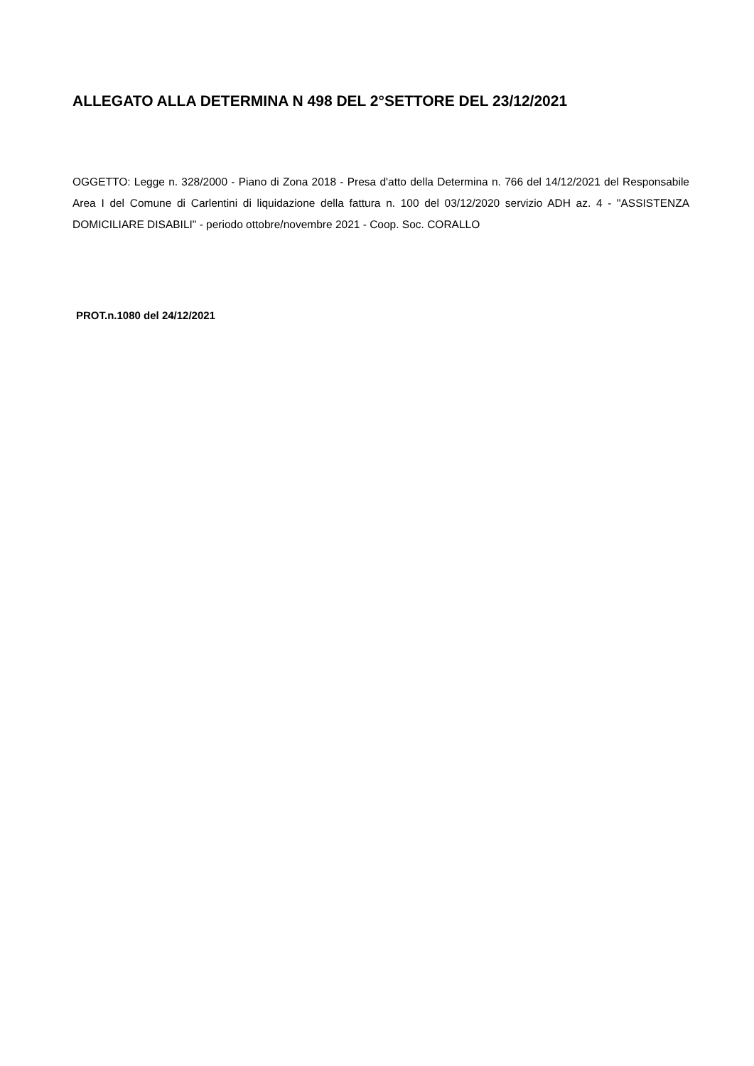ALLEGATO ALLA DETERMINA N 498 DEL 2°SETTORE DEL 23/12/2021
OGGETTO: Legge n. 328/2000 - Piano di Zona 2018 - Presa d'atto della Determina n. 766 del 14/12/2021 del Responsabile Area I del Comune di Carlentini di liquidazione della fattura n. 100 del 03/12/2020 servizio ADH az. 4 - "ASSISTENZA DOMICILIARE DISABILI" - periodo ottobre/novembre 2021 - Coop. Soc. CORALLO
PROT.n.1080 del 24/12/2021